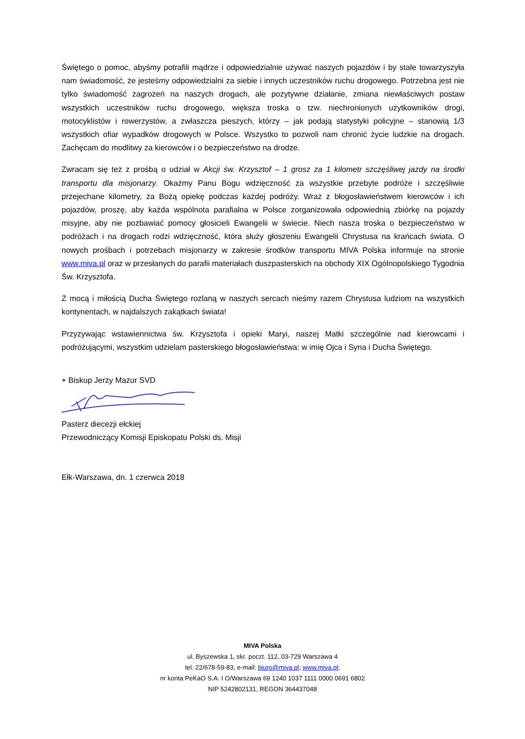Świętego o pomoc, abyśmy potrafili mądrze i odpowiedzialnie używać naszych pojazdów i by stale towarzyszyła nam świadomość, że jesteśmy odpowiedzialni za siebie i innych uczestników ruchu drogowego. Potrzebna jest nie tylko świadomość zagrożeń na naszych drogach, ale pozytywne działanie, zmiana niewłaściwych postaw wszystkich uczestników ruchu drogowego, większa troska o tzw. niechronionych użytkowników drogi, motocyklistów i rowerzystów, a zwłaszcza pieszych, którzy – jak podają statystyki policyjne – stanowią 1/3 wszystkich ofiar wypadków drogowych w Polsce. Wszystko to pozwoli nam chronić życie ludzkie na drogach. Zachęcam do modlitwy za kierowców i o bezpieczeństwo na drodze.
Zwracam się też z prośbą o udział w Akcji św. Krzysztof – 1 grosz za 1 kilometr szczęśliwej jazdy na środki transportu dla misjonarzy. Okażmy Panu Bogu wdzięczność za wszystkie przebyte podróże i szczęśliwie przejechane kilometry, za Bożą opiekę podczas każdej podróży. Wraz z błogosławieństwem kierowców i ich pojazdów, proszę, aby każda wspólnota parafialna w Polsce zorganizowała odpowiednią zbiórkę na pojazdy misyjne, aby nie pozbawiać pomocy głosicieli Ewangelii w świecie. Niech nasza troska o bezpieczeństwo w podróżach i na drogach rodzi wdzięczność, która służy głoszeniu Ewangelii Chrystusa na krańcach świata. O nowych prośbach i potrzebach misjonarzy w zakresie środków transportu MIVA Polska informuje na stronie www.miva.pl oraz w przesłanych do parafii materiałach duszpasterskich na obchody XIX Ogólnopolskiego Tygodnia Św. Krzysztofa.
Z mocą i miłością Ducha Świętego rozlaną w naszych sercach nieśmy razem Chrystusa ludziom na wszystkich kontynentach, w najdalszych zakątkach świata!
Przyzywając wstawiennictwa św. Krzysztofa i opieki Maryi, naszej Matki szczególnie nad kierowcami i podróżującymi, wszystkim udzielam pasterskiego błogosławieństwa: w imię Ojca i Syna i Ducha Świętego.
+ Biskup Jerzy Mazur SVD
Pasterz diecezji ełckiej
Przewodniczący Komisji Episkopatu Polski ds. Misji
Ełk-Warszawa, dn. 1 czerwca 2018
MIVA Polska
ul. Byszewska 1, skr. poczt. 112, 03-729 Warszawa 4
tel. 22/678-59-83, e-mail: biuro@miva.pl; www.miva.pl;
nr konta PeKaO S.A. I O/Warszawa 69 1240 1037 1111 0000 0691 6802
NIP 5242802131, REGON 364437048